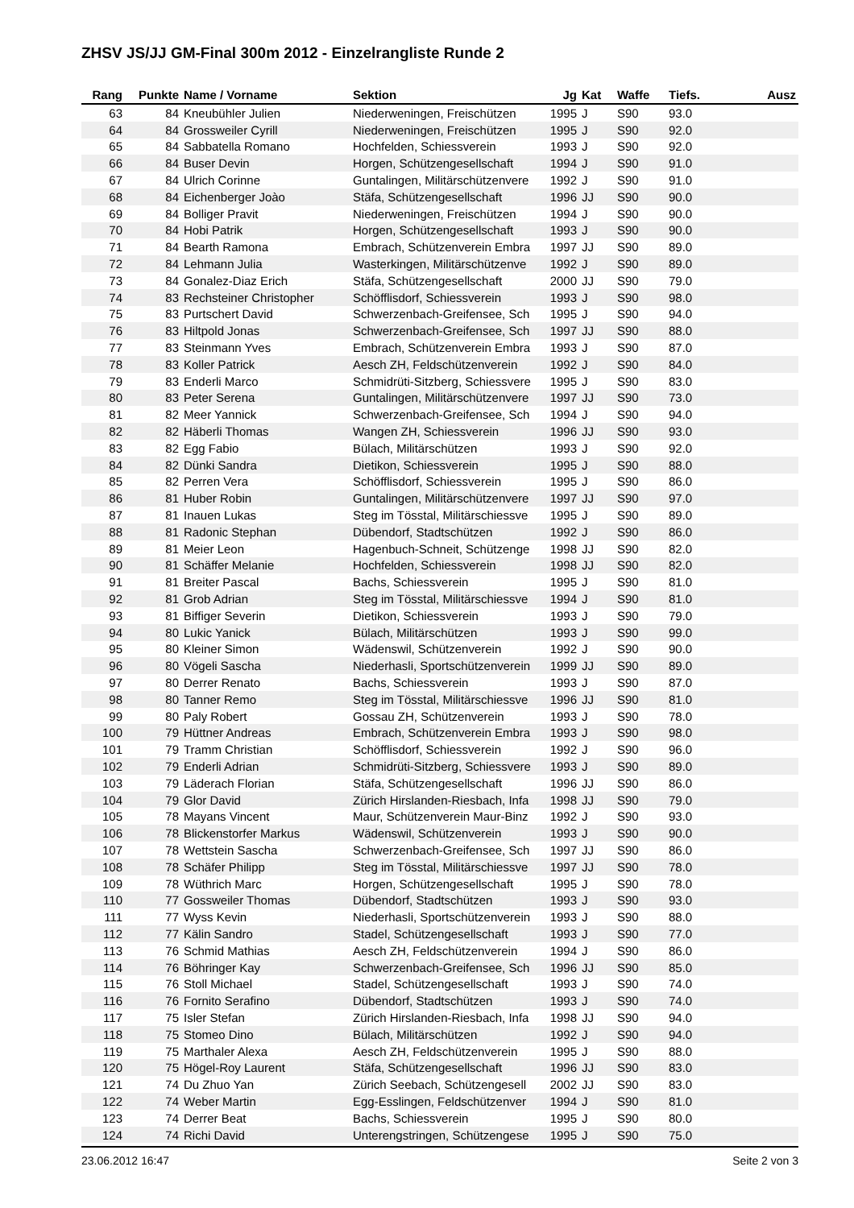ZHSV JS/JJ GM-Final 300m 2012 - Einzelrangliste Runde 2
| Rang | Punkte | Name / Vorname | Sektion | Jg | Kat | Waffe | Tiefs. | Ausz |
| --- | --- | --- | --- | --- | --- | --- | --- | --- |
| 63 | 84 | Kneubühler Julien | Niederweningen, Freischützen | 1995 | J | S90 | 93.0 | |
| 64 | 84 | Grossweiler Cyrill | Niederweningen, Freischützen | 1995 | J | S90 | 92.0 | |
| 65 | 84 | Sabbatella Romano | Hochfelden, Schiessverein | 1993 | J | S90 | 92.0 | |
| 66 | 84 | Buser Devin | Horgen, Schützengesellschaft | 1994 | J | S90 | 91.0 | |
| 67 | 84 | Ulrich Corinne | Guntalingen, Militärschützenvere | 1992 | J | S90 | 91.0 | |
| 68 | 84 | Eichenberger Joào | Stäfa, Schützengesellschaft | 1996 | JJ | S90 | 90.0 | |
| 69 | 84 | Bolliger Pravit | Niederweningen, Freischützen | 1994 | J | S90 | 90.0 | |
| 70 | 84 | Hobi Patrik | Horgen, Schützengesellschaft | 1993 | J | S90 | 90.0 | |
| 71 | 84 | Bearth Ramona | Embrach, Schützenverein Embra | 1997 | JJ | S90 | 89.0 | |
| 72 | 84 | Lehmann Julia | Wasterkingen, Militärschützenve | 1992 | J | S90 | 89.0 | |
| 73 | 84 | Gonalez-Diaz Erich | Stäfa, Schützengesellschaft | 2000 | JJ | S90 | 79.0 | |
| 74 | 83 | Rechsteiner Christopher | Schöfflisdorf, Schiessverein | 1993 | J | S90 | 98.0 | |
| 75 | 83 | Purtschert David | Schwerzenbach-Greifensee, Sch | 1995 | J | S90 | 94.0 | |
| 76 | 83 | Hiltpold Jonas | Schwerzenbach-Greifensee, Sch | 1997 | JJ | S90 | 88.0 | |
| 77 | 83 | Steinmann Yves | Embrach, Schützenverein Embra | 1993 | J | S90 | 87.0 | |
| 78 | 83 | Koller Patrick | Aesch ZH, Feldschützenverein | 1992 | J | S90 | 84.0 | |
| 79 | 83 | Enderli Marco | Schmidrüti-Sitzberg, Schiessvere | 1995 | J | S90 | 83.0 | |
| 80 | 83 | Peter Serena | Guntalingen, Militärschützenvere | 1997 | JJ | S90 | 73.0 | |
| 81 | 82 | Meer Yannick | Schwerzenbach-Greifensee, Sch | 1994 | J | S90 | 94.0 | |
| 82 | 82 | Häberli Thomas | Wangen ZH, Schiessverein | 1996 | JJ | S90 | 93.0 | |
| 83 | 82 | Egg Fabio | Bülach, Militärschützen | 1993 | J | S90 | 92.0 | |
| 84 | 82 | Dünki Sandra | Dietikon, Schiessverein | 1995 | J | S90 | 88.0 | |
| 85 | 82 | Perren Vera | Schöfflisdorf, Schiessverein | 1995 | J | S90 | 86.0 | |
| 86 | 81 | Huber Robin | Guntalingen, Militärschützenvere | 1997 | JJ | S90 | 97.0 | |
| 87 | 81 | Inauen Lukas | Steg im Tösstal, Militärschiessve | 1995 | J | S90 | 89.0 | |
| 88 | 81 | Radonic Stephan | Dübendorf, Stadtschützen | 1992 | J | S90 | 86.0 | |
| 89 | 81 | Meier Leon | Hagenbuch-Schneit, Schützenge | 1998 | JJ | S90 | 82.0 | |
| 90 | 81 | Schäffer Melanie | Hochfelden, Schiessverein | 1998 | JJ | S90 | 82.0 | |
| 91 | 81 | Breiter Pascal | Bachs, Schiessverein | 1995 | J | S90 | 81.0 | |
| 92 | 81 | Grob Adrian | Steg im Tösstal, Militärschiessve | 1994 | J | S90 | 81.0 | |
| 93 | 81 | Biffiger Severin | Dietikon, Schiessverein | 1993 | J | S90 | 79.0 | |
| 94 | 80 | Lukic Yanick | Bülach, Militärschützen | 1993 | J | S90 | 99.0 | |
| 95 | 80 | Kleiner Simon | Wädenswil, Schützenverein | 1992 | J | S90 | 90.0 | |
| 96 | 80 | Vögeli Sascha | Niederhasli, Sportschützenverein | 1999 | JJ | S90 | 89.0 | |
| 97 | 80 | Derrer Renato | Bachs, Schiessverein | 1993 | J | S90 | 87.0 | |
| 98 | 80 | Tanner Remo | Steg im Tösstal, Militärschiessve | 1996 | JJ | S90 | 81.0 | |
| 99 | 80 | Paly Robert | Gossau ZH, Schützenverein | 1993 | J | S90 | 78.0 | |
| 100 | 79 | Hüttner Andreas | Embrach, Schützenverein Embra | 1993 | J | S90 | 98.0 | |
| 101 | 79 | Tramm Christian | Schöfflisdorf, Schiessverein | 1992 | J | S90 | 96.0 | |
| 102 | 79 | Enderli Adrian | Schmidrüti-Sitzberg, Schiessvere | 1993 | J | S90 | 89.0 | |
| 103 | 79 | Läderach Florian | Stäfa, Schützengesellschaft | 1996 | JJ | S90 | 86.0 | |
| 104 | 79 | Glor David | Zürich Hirslanden-Riesbach, Infa | 1998 | JJ | S90 | 79.0 | |
| 105 | 78 | Mayans Vincent | Maur, Schützenverein Maur-Binz | 1992 | J | S90 | 93.0 | |
| 106 | 78 | Blickenstorfer Markus | Wädenswil, Schützenverein | 1993 | J | S90 | 90.0 | |
| 107 | 78 | Wettstein Sascha | Schwerzenbach-Greifensee, Sch | 1997 | JJ | S90 | 86.0 | |
| 108 | 78 | Schäfer Philipp | Steg im Tösstal, Militärschiessve | 1997 | JJ | S90 | 78.0 | |
| 109 | 78 | Wüthrich Marc | Horgen, Schützengesellschaft | 1995 | J | S90 | 78.0 | |
| 110 | 77 | Gossweiler Thomas | Dübendorf, Stadtschützen | 1993 | J | S90 | 93.0 | |
| 111 | 77 | Wyss Kevin | Niederhasli, Sportschützenverein | 1993 | J | S90 | 88.0 | |
| 112 | 77 | Kälin Sandro | Stadel, Schützengesellschaft | 1993 | J | S90 | 77.0 | |
| 113 | 76 | Schmid Mathias | Aesch ZH, Feldschützenverein | 1994 | J | S90 | 86.0 | |
| 114 | 76 | Böhringer Kay | Schwerzenbach-Greifensee, Sch | 1996 | JJ | S90 | 85.0 | |
| 115 | 76 | Stoll Michael | Stadel, Schützengesellschaft | 1993 | J | S90 | 74.0 | |
| 116 | 76 | Fornito Serafino | Dübendorf, Stadtschützen | 1993 | J | S90 | 74.0 | |
| 117 | 75 | Isler Stefan | Zürich Hirslanden-Riesbach, Infa | 1998 | JJ | S90 | 94.0 | |
| 118 | 75 | Stomeo Dino | Bülach, Militärschützen | 1992 | J | S90 | 94.0 | |
| 119 | 75 | Marthaler Alexa | Aesch ZH, Feldschützenverein | 1995 | J | S90 | 88.0 | |
| 120 | 75 | Högel-Roy Laurent | Stäfa, Schützengesellschaft | 1996 | JJ | S90 | 83.0 | |
| 121 | 74 | Du Zhuo Yan | Zürich Seebach, Schützengesell | 2002 | JJ | S90 | 83.0 | |
| 122 | 74 | Weber Martin | Egg-Esslingen, Feldschützenver | 1994 | J | S90 | 81.0 | |
| 123 | 74 | Derrer Beat | Bachs, Schiessverein | 1995 | J | S90 | 80.0 | |
| 124 | 74 | Richi David | Unterengstringen, Schützengese | 1995 | J | S90 | 75.0 | |
23.06.2012 16:47 Seite 2 von 3